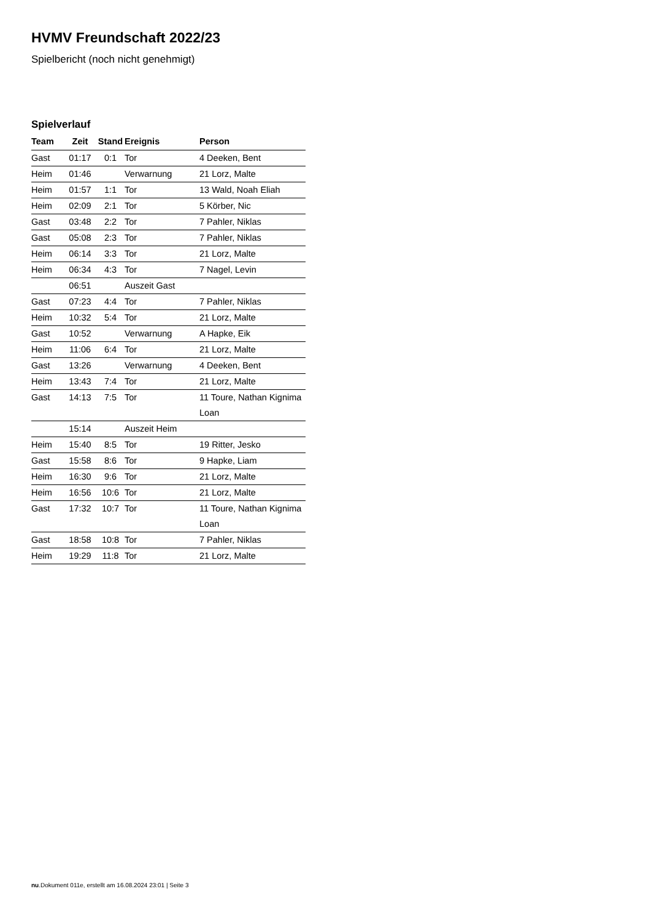HVMV Freundschaft 2022/23
Spielbericht (noch nicht genehmigt)
Spielverlauf
| Team | Zeit | Stand | Ereignis | Person |
| --- | --- | --- | --- | --- |
| Gast | 01:17 | 0:1 | Tor | 4 Deeken, Bent |
| Heim | 01:46 | | Verwarnung | 21 Lorz, Malte |
| Heim | 01:57 | 1:1 | Tor | 13 Wald, Noah Eliah |
| Heim | 02:09 | 2:1 | Tor | 5 Körber, Nic |
| Gast | 03:48 | 2:2 | Tor | 7 Pahler, Niklas |
| Gast | 05:08 | 2:3 | Tor | 7 Pahler, Niklas |
| Heim | 06:14 | 3:3 | Tor | 21 Lorz, Malte |
| Heim | 06:34 | 4:3 | Tor | 7 Nagel, Levin |
| | 06:51 | | Auszeit Gast | |
| Gast | 07:23 | 4:4 | Tor | 7 Pahler, Niklas |
| Heim | 10:32 | 5:4 | Tor | 21 Lorz, Malte |
| Gast | 10:52 | | Verwarnung | A Hapke, Eik |
| Heim | 11:06 | 6:4 | Tor | 21 Lorz, Malte |
| Gast | 13:26 | | Verwarnung | 4 Deeken, Bent |
| Heim | 13:43 | 7:4 | Tor | 21 Lorz, Malte |
| Gast | 14:13 | 7:5 | Tor | 11 Toure, Nathan Kignima Loan |
| | 15:14 | | Auszeit Heim | |
| Heim | 15:40 | 8:5 | Tor | 19 Ritter, Jesko |
| Gast | 15:58 | 8:6 | Tor | 9 Hapke, Liam |
| Heim | 16:30 | 9:6 | Tor | 21 Lorz, Malte |
| Heim | 16:56 | 10:6 | Tor | 21 Lorz, Malte |
| Gast | 17:32 | 10:7 | Tor | 11 Toure, Nathan Kignima Loan |
| Gast | 18:58 | 10:8 | Tor | 7 Pahler, Niklas |
| Heim | 19:29 | 11:8 | Tor | 21 Lorz, Malte |
nu.Dokument 011e, erstellt am 16.08.2024 23:01 | Seite 3